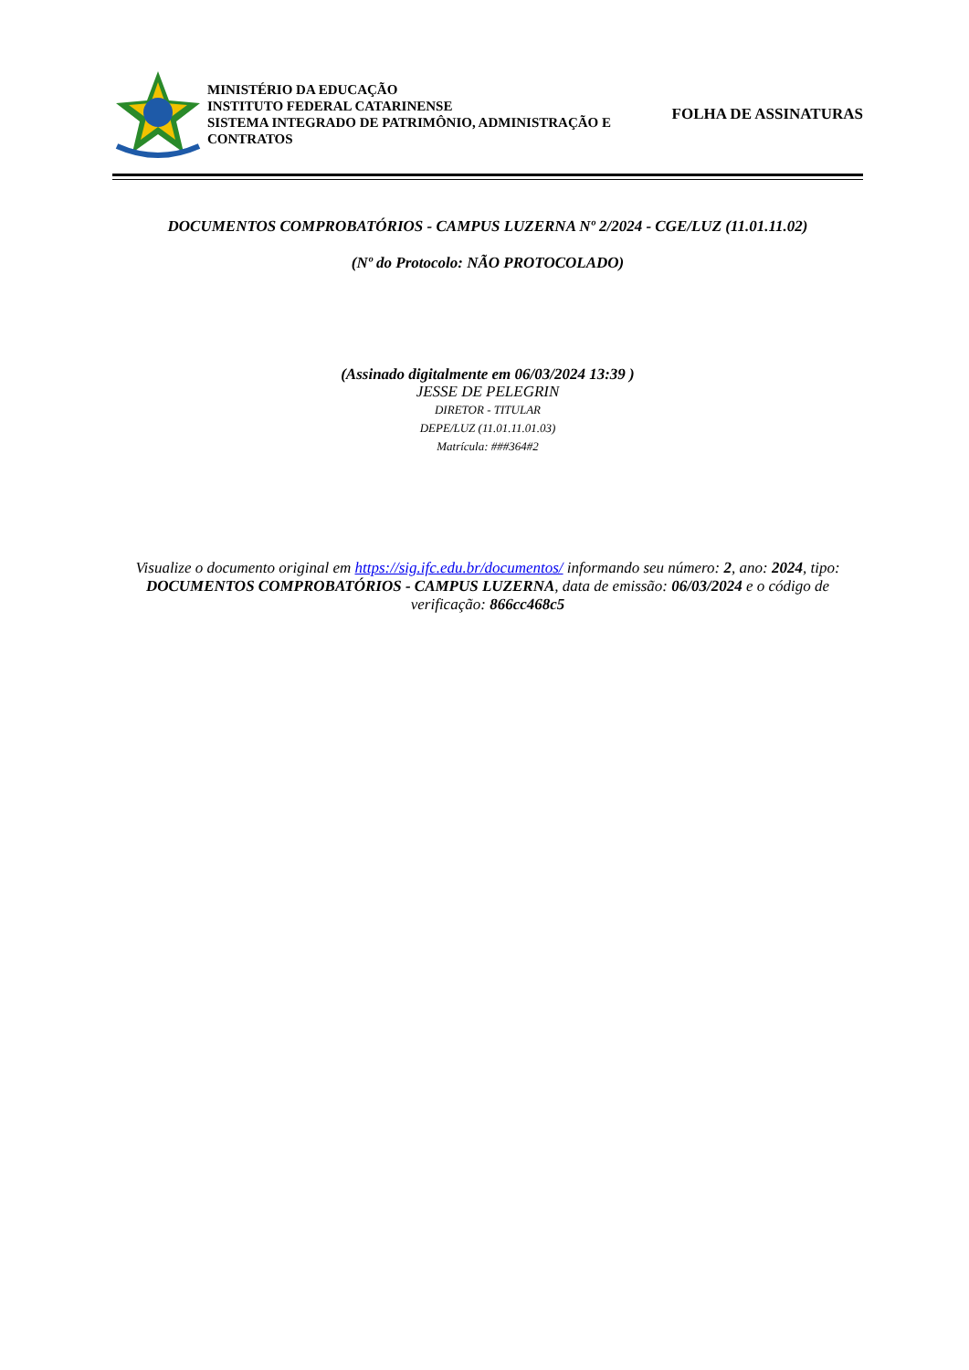MINISTÉRIO DA EDUCAÇÃO
INSTITUTO FEDERAL CATARINENSE
SISTEMA INTEGRADO DE PATRIMÔNIO, ADMINISTRAÇÃO E CONTRATOS
FOLHA DE ASSINATURAS
DOCUMENTOS COMPROBATÓRIOS - CAMPUS LUZERNA Nº 2/2024 - CGE/LUZ (11.01.11.02)
(Nº do Protocolo: NÃO PROTOCOLADO)
(Assinado digitalmente em 06/03/2024 13:39 )
JESSE DE PELEGRIN
DIRETOR - TITULAR
DEPE/LUZ (11.01.11.01.03)
Matrícula: ###364#2
Visualize o documento original em https://sig.ifc.edu.br/documentos/ informando seu número: 2, ano: 2024, tipo: DOCUMENTOS COMPROBATÓRIOS - CAMPUS LUZERNA, data de emissão: 06/03/2024 e o código de verificação: 866cc468c5